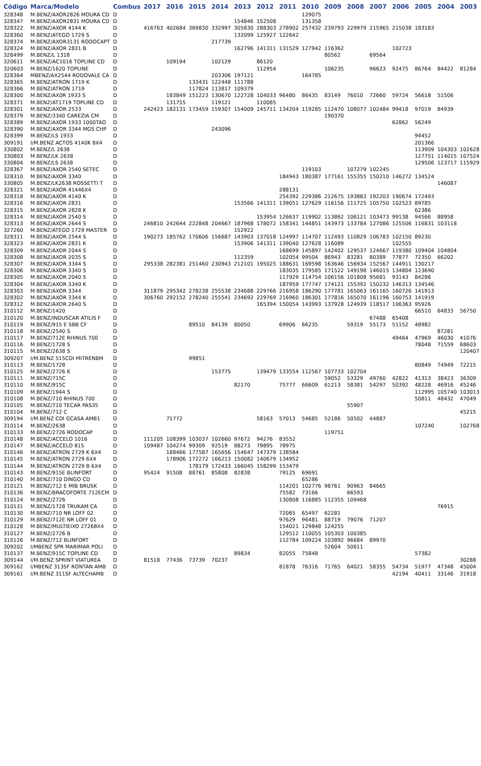| Código | Marca/Modelo | Combus | 2017 | 2016 | 2015 | 2014 | 2013 | 2012 | 2011 | 2010 | 2009 | 2008 | 2007 | 2006 | 2005 | 2004 | 2003 |
| --- | --- | --- | --- | --- | --- | --- | --- | --- | --- | --- | --- | --- | --- | --- | --- | --- | --- |
| 328348 | M.BENZ/AXOR2826 MOURA CD | D | | | | | | | | 129075 | | | | | | | |
| 328347 | M.BENZ/AXOR2831 MOURA CD | D | | | | | 154846 | 152508 | | 131358 | | | | | | | |
| 328322 | M.BENZ/AXOR 4144 K | D | 416763 | 402684 | 369830 | 332997 | 305830 | 288303 | 278902 | 257432 | 239793 | 229979 | 215965 | 215038 | 183183 | | |
| 328360 | M.BENZ/ATEGO 1729 S | D | | | | | 132099 | 125927 | 122642 | | | | | | | | |
| 328374 | M.BENZ/AXOR3131 RODOCAPT | D | | | | 217739 | | | | | | | | | | | |
| 328324 | M.BENZ/AXOR 2831 B | D | | | | | 162796 | 141311 | 131529 | 127942 | 116362 | | | 102723 | | | |
| 326499 | M.BENZ/L 1318 | D | | | | | | | | | 80562 | | 69564 | | | | |
| 320611 | M.BENZ/AC1016 TOPLINE CD | D | | 109194 | | 102129 | | 86120 | | | | | | | | | |
| 320603 | M.BENZ/1620 TOPLINE | D | | | | | | 112954 | | | 106235 | | 96623 | 92475 | 86764 | 84422 | 81284 |
| 328364 | MBENZ/AX2544 RODOVALE CA | D | | | | 203306 | 197121 | | | 164785 | | | | | | | |
| 328365 | M.BENZ/ATRON 1719 K | D | | | 133431 | 122448 | 111788 | | | | | | | | | | |
| 328366 | M.BENZ/ATRON 1719 | D | | | 117824 | 113817 | 109379 | | | | | | | | | | |
| 328300 | M.BENZ/AX0R 1933 S | D | | 183849 | 151223 | 130670 | 122728 | 104033 | 96480 | 86435 | 83149 | 76010 | 72660 | 59724 | 56618 | 51506 | |
| 328371 | M.BENZ/AT1719 TOPLINE CD | D | | 131755 | | 119121 | | 110085 | | | | | | | | | |
| 328301 | M.BENZ/AXOR 2533 | D | 242423 | 182131 | 173459 | 159307 | 154009 | 145711 | 134204 | 119285 | 112470 | 108077 | 102484 | 99418 | 97019 | 84939 | |
| 328379 | M.BENZ/3340 CAREZIA CM | D | | | | | | | | | 190370 | | | | | | |
| 328389 | M.BENZ/AXOR 1933 1000TAO | D | | | | | | | | | | | | 62862 | 56249 | | |
| 328390 | M.BENZ/AXOR 3344 MGS CHP | D | | | | 243096 | | | | | | | | | | | |
| 328399 | M.BENZ/LS 1933 | D | | | | | | | | | | | | | 94452 | | |
| 309191 | I/M.BENZ ACTOS 4140K 8X4 | D | | | | | | | | | | | | | 201366 | | |
| 330802 | M.BENZ/L 2638 | D | | | | | | | | | | | | | 113909 | 104303 | 102628 |
| 330803 | M.BENZ/LK 2638 | D | | | | | | | | | | | | | 127751 | 114015 | 107524 |
| 330804 | M.BENZ/LS 2638 | D | | | | | | | | | | | | | 129506 | 123717 | 115929 |
| 328367 | M.BENZ/AXOR 2540 SETEC | D | | | | | | | | 119103 | | 107279 | 102245 | | | | |
| 328310 | M.BENZ/AXOR 3340 | D | | | | | | | 184943 | 180387 | 177161 | 155355 | 150210 | 146272 | 134524 | | |
| 330805 | M.BENZ/LK2638 ROSSETTI T | D | | | | | | | | | | | | | | 146087 | |
| 328321 | M.BENZ/AXOR 41446X4 | D | | | | | | | 288131 | | | | | | | | |
| 328318 | M.BENZ/AXOR 4140 K | D | | | | | | | 254392 | 229386 | 212675 | 193883 | 192203 | 190674 | 172493 | | |
| 328316 | M.BENZ/AXOR 2831 | D | | | | | 153566 | 141311 | 139051 | 127629 | 116156 | 111725 | 105750 | 102523 | 89785 | | |
| 328315 | M.BENZ/AXOR 2828 K | D | | | | | | | | | | | | | 62386 | | |
| 328314 | M.BENZ/AXOR 2540 S | D | | | | | | 153954 | 126637 | 119902 | 113862 | 106121 | 103473 | 99138 | 94566 | 88958 | |
| 328313 | M.BENZ/AXOR 2644 S | D | 246810 | 242644 | 222848 | 204667 | 187968 | 178072 | 158341 | 144851 | 143973 | 133784 | 127086 | 125506 | 116831 | 103118 | |
| 327260 | M.BENZ/ATEGO 1729 MASTER | D | | | | | 152922 | | | | | | | | | | |
| 328311 | M.BENZ/AXOR 2544 S | D | 190273 | 185762 | 170606 | 156687 | 143903 | 137018 | 124997 | 114707 | 112493 | 110829 | 106783 | 102150 | 89230 | | |
| 328323 | M.BENZ/AXOR 2831 K | D | | | | | 153906 | 141311 | 139040 | 127628 | 116089 | | | 102555 | | | |
| 328309 | M.BENZ/AXOR 2044 S | D | | | | | | | 168699 | 145897 | 142402 | 129537 | 124667 | 119380 | 109404 | 104804 | |
| 328308 | M.BENZ/AXOR 2035 S | D | | | | | 112359 | | 102054 | 99504 | 86943 | 83281 | 80389 | 77877 | 72350 | 66202 | |
| 328307 | M.BENZ/AXOR 3344 S | D | 295338 | 282381 | 251460 | 230943 | 212101 | 195025 | 188631 | 169598 | 163646 | 156934 | 152567 | 144911 | 130217 | | |
| 328306 | M.BENZ/AXOR 3340 S | D | | | | | | | 183035 | 179585 | 171522 | 149198 | 146015 | 134804 | 123690 | | |
| 328305 | M.BENZ/AXOR 2040 S | D | | | | | | | 117929 | 114754 | 106156 | 101808 | 95681 | 93143 | 84286 | | |
| 328304 | M.BENZ/AXOR 3340 K | D | | | | | | | 187959 | 177747 | 174121 | 155392 | 150232 | 146313 | 134546 | | |
| 328303 | M.BENZ/AXOR 3344 | D | 311879 | 295342 | 278238 | 255538 | 234688 | 229766 | 216958 | 186290 | 177781 | 165063 | 161165 | 160726 | 141913 | | |
| 328302 | M.BENZ/AXOR 3344 K | D | 306760 | 292152 | 278240 | 255541 | 234692 | 229769 | 216960 | 186301 | 177816 | 165070 | 161196 | 160753 | 141919 | | |
| 328312 | M.BENZ/AXOR 2640 S | D | | | | | | 165394 | 150054 | 143993 | 137928 | 124939 | 118517 | 106363 | 95926 | | |
| 310112 | M.BENZ/1420 | D | | | | | | | | | | | | | 66510 | 64833 | 56750 |
| 310120 | M.BENZ/INDUSCAR ATILIS F | D | | | | | | | | | | | 67488 | 65408 | | | |
| 310119 | M.BENZ/915 E SBB CF | D | | | 89510 | 84139 | 80050 | | 69906 | 66235 | | 59319 | 55173 | 51152 | 48982 | | |
| 310118 | M.BENZ/2540 S | D | | | | | | | | | | | | | | 87281 | |
| 310117 | M.BENZ/712E RHINUS 700 | D | | | | | | | | | | | | 49464 | 47969 | 46030 | 41076 |
| 310116 | M.BENZ/1728 S | D | | | | | | | | | | | | | 78048 | 71559 | 68603 |
| 310115 | M.BENZ/2638 S | D | | | | | | | | | | | | | | | 120407 |
| 309207 | I/M.BENZ 515CDI MITRENBM | D | | | 99851 | | | | | | | | | | | | |
| 310113 | M.BENZ/1728 | D | | | | | | | | | | | | | 80849 | 74949 | 72215 |
| 310125 | M.BENZ/2726 K | D | | | | 153775 | | 139479 | 133554 | 112567 | 107733 | 102704 | | | | | |
| 310111 | M.BENZ/715C | D | | | | | | | | | 59052 | 53329 | 49760 | 42822 | 41313 | 38423 | 36309 |
| 310110 | M.BENZ/915C | D | | | | | 82170 | | 75777 | 66609 | 61213 | 58381 | 54297 | 50392 | 48228 | 46916 | 45246 |
| 310109 | M.BENZ/1944 S | D | | | | | | | | | | | | | 112995 | 105740 | 103013 |
| 310108 | M.BENZ/710 RHINUS 700 | D | | | | | | | | | | | | | 50811 | 48432 | 47049 |
| 310105 | M.BENZ/710 TECAR PAS35 | D | | | | | | | | | | 55907 | | | | | |
| 310104 | M.BENZ/712 C | D | | | | | | | | | | | | | | | 45215 |
| 309194 | I/M.BENZ CDI GCASA AMB1 | D | | 71772 | | | | 58163 | 57013 | 54685 | 52186 | 50502 | 44887 | | | | |
| 310114 | M.BENZ/2638 | D | | | | | | | | | | | | | 107240 | | 102768 |
| 310133 | M.BENZ/2726 RODOCAP | D | | | | | | | | | 119751 | | | | | | |
| 310148 | M.BENZ/ACCELO 1016 | D | 111205 | 108399 | 103037 | 102660 | 97672 | 94276 | 83552 | | | | | | | | |
| 310147 | M.BENZ/ACCELO 815 | D | 109487 | 104274 | 99309 | 92519 | 88273 | 79895 | 78975 | | | | | | | | |
| 310146 | M.BENZ/ATRON 2729 K 6X4 | D | | 188466 | 177587 | 165656 | 154647 | 147379 | 138584 | | | | | | | | |
| 310145 | M.BENZ/ATRON 2729 6X4 | D | | 178906 | 172272 | 166213 | 150082 | 140679 | 134952 | | | | | | | | |
| 310144 | M.BENZ/ATRON 2729 B 6X4 | D | | | 178179 | 172433 | 166045 | 158299 | 153479 | | | | | | | | |
| 310143 | M.BENZ/915E BLINFORT | D | 95424 | 91508 | 88761 | 85808 | 82838 | | 79125 | 69691 | | | | | | | |
| 310140 | M.BENZ/710 DINGO CD | D | | | | | | | | 65286 | | | | | | | |
| 310121 | M.BENZ/712 E MIB BRUSK | D | | | | | | | 114201 | 102776 | 98761 | 90963 | 84665 | | | | |
| 310136 | M.BENZ/BRACOFORTE 712ECM | D | | | | | | | 75582 | 73166 | | 66593 | | | | | |
| 310124 | M.BENZ/2726 | D | | | | | | | 130808 | 116885 | 112355 | 109468 | | | | | |
| 310131 | M.BENZ/1728 TRUKAM CA | D | | | | | | | | | | | | | | 76915 | |
| 310130 | M.BENZ/710 NR LOFF 02 | D | | | | | | | 72065 | 65497 | 62281 | | | | | | |
| 310129 | M.BENZ/712E NR LOFF 01 | D | | | | | | | 97629 | 96481 | 88719 | 79076 | 71207 | | | | |
| 310128 | M.BENZ/MULTIEIXO 27268X4 | D | | | | | | | 154021 | 129848 | 124255 | | | | | | |
| 310127 | M.BENZ/2726 B | D | | | | | | | 129512 | 110055 | 105303 | 100385 | | | | | |
| 310126 | M.BENZ/712 BLINFORT | D | | | | | | | 112784 | 109224 | 103892 | 96684 | 89970 | | | | |
| 309202 | I/MBENZ SPR MARIMAR POLI | D | | | | | | | | | 52604 | 50611 | | | | | |
| 310137 | M.BENZ/915C TOPLINE CD | D | | | | | 89834 | | 82055 | 75848 | | | | | 57382 | | |
| 309144 | I/M.BENZ SPRINT VIATUREA | D | 81518 | 77436 | 73739 | 70237 | | | | | | | | | | | 30288 |
| 309162 | I/MBENZ 313SF RONTAN AMB | D | | | | | | | 81878 | 76316 | 71765 | 64021 | 58355 | 54734 | 51977 | 47348 | 45004 |
| 309161 | I/M.BENZ 311SF ALTECHAMB | D | | | | | | | | | | | | 42194 | 40411 | 33146 | 31918 |